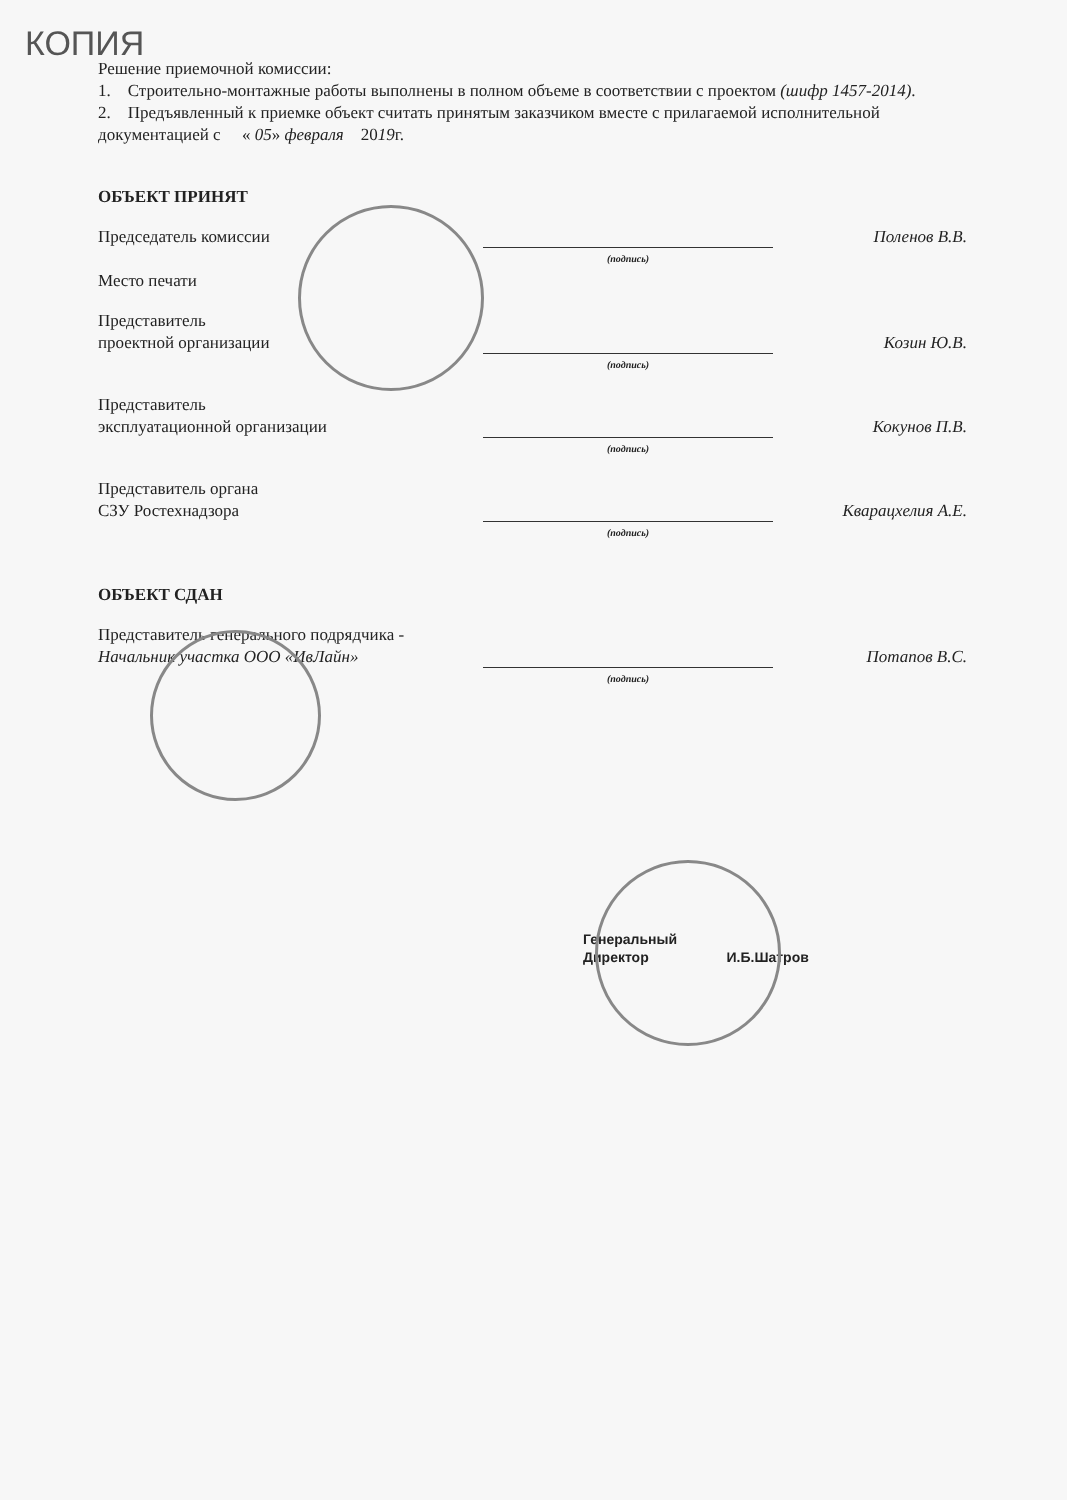КОПИЯ
Решение приемочной комиссии:
1. Строительно-монтажные работы выполнены в полном объеме в соответствии с проектом (шифр 1457-2014).
2. Предъявленный к приемке объект считать принятым заказчиком вместе с прилагаемой исполнительной документацией с « 05» февраля 2019г.
ОБЪЕКТ ПРИНЯТ
Председатель комиссии
Поленов В.В.
(подпись)
Место печати
Представитель
проектной организации
Козин Ю.В.
(подпись)
Представитель
эксплуатационной организации
Кокунов П.В.
(подпись)
Представитель органа
СЗУ Ростехнадзора
Кварацхелия А.Е.
(подпись)
ОБЪЕКТ СДАН
Представитель генерального подрядчика -
Начальник участка ООО «ИвЛайн»
Потапов В.С.
(подпись)
Генеральный
Директор И.Б.Шатров